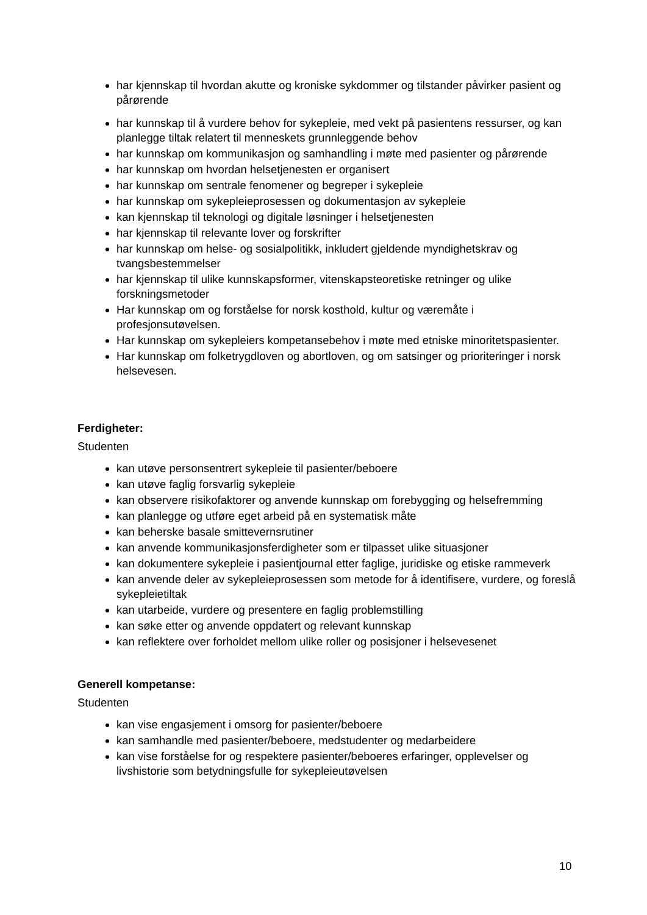har kjennskap til hvordan akutte og kroniske sykdommer og tilstander påvirker pasient og pårørende
har kunnskap til å vurdere behov for sykepleie, med vekt på pasientens ressurser, og kan planlegge tiltak relatert til menneskets grunnleggende behov
har kunnskap om kommunikasjon og samhandling i møte med pasienter og pårørende
har kunnskap om hvordan helsetjenesten er organisert
har kunnskap om sentrale fenomener og begreper i sykepleie
har kunnskap om sykepleieprosessen og dokumentasjon av sykepleie
kan kjennskap til teknologi og digitale løsninger i helsetjenesten
har kjennskap til relevante lover og forskrifter
har kunnskap om helse- og sosialpolitikk, inkludert gjeldende myndighetskrav og tvangsbestemmelser
har kjennskap til ulike kunnskapsformer, vitenskapsteoretiske retninger og ulike forskningsmetoder
Har kunnskap om og forståelse for norsk kosthold, kultur og væremåte i profesjonsutøvelsen.
Har kunnskap om sykepleiers kompetansebehov i møte med etniske minoritetspasienter.
Har kunnskap om folketrygdloven og abortloven, og om satsinger og prioriteringer i norsk helsevesen.
Ferdigheter:
Studenten
kan utøve personsentrert sykepleie til pasienter/beboere
kan utøve faglig forsvarlig sykepleie
kan observere risikofaktorer og anvende kunnskap om forebygging og helsefremming
kan planlegge og utføre eget arbeid på en systematisk måte
kan beherske basale smittevernsrutiner
kan anvende kommunikasjonsferdigheter som er tilpasset ulike situasjoner
kan dokumentere sykepleie i pasientjournal etter faglige, juridiske og etiske rammeverk
kan anvende deler av sykepleieprosessen som metode for å identifisere, vurdere, og foreslå sykepleietiltak
kan utarbeide, vurdere og presentere en faglig problemstilling
kan søke etter og anvende oppdatert og relevant kunnskap
kan reflektere over forholdet mellom ulike roller og posisjoner i helsevesenet
Generell kompetanse:
Studenten
kan vise engasjement i omsorg for pasienter/beboere
kan samhandle med pasienter/beboere, medstudenter og medarbeidere
kan vise forståelse for og respektere pasienter/beboeres erfaringer, opplevelser og livshistorie som betydningsfulle for sykepleieutøvelsen
10